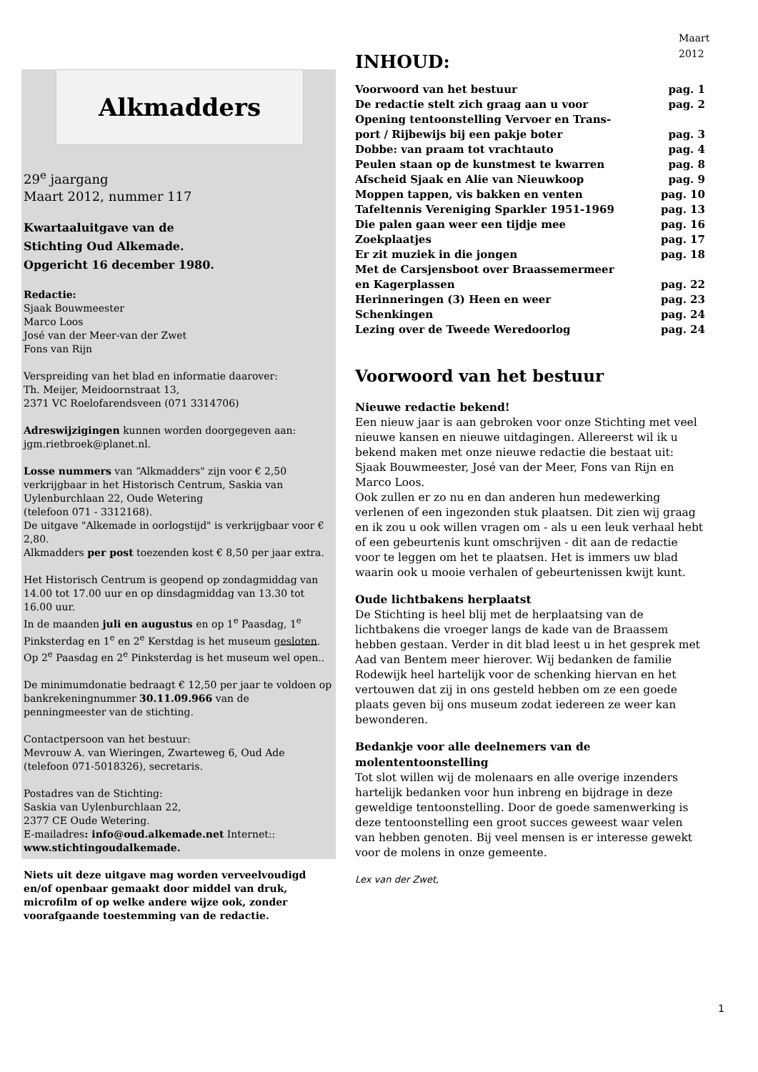Maart
2012
Alkmadders
29<sup>e</sup> jaargang
Maart 2012, nummer 117
Kwartaaluitgave van de
Stichting Oud Alkemade.
Opgericht 16 december 1980.
Redactie:
Sjaak Bouwmeester
Marco Loos
José van der Meer-van der Zwet
Fons van Rijn
Verspreiding van het blad en informatie daarover:
Th. Meijer, Meidoornstraat 13,
2371 VC Roelofarendsveen (071 3314706)
Adreswijzigingen kunnen worden doorgegeven aan: jgm.rietbroek@planet.nl.
Losse nummers van “Alkmadders" zijn voor € 2,50 verkrijgbaar in het Historisch Centrum, Saskia van Uylenburchlaan 22, Oude Wetering
(telefoon 071 - 3312168).
De uitgave "Alkemade in oorlogstijd" is verkrijgbaar voor € 2,80.
Alkmadders per post toezenden kost € 8,50 per jaar extra.
Het Historisch Centrum is geopend op zondagmiddag van 14.00 tot 17.00 uur en op dinsdagmiddag van 13.30 tot 16.00 uur.
In de maanden juli en augustus en op 1<sup>e</sup> Paasdag, 1<sup>e</sup> Pinksterdag en 1<sup>e</sup> en 2<sup>e</sup> Kerstdag is het museum gesloten. Op 2<sup>e</sup> Paasdag en 2<sup>e</sup> Pinksterdag is het museum wel open..
De minimumdonatie bedraagt € 12,50 per jaar te voldoen op bankrekeningnummer 30.11.09.966 van de penningmeester van de stichting.
Contactpersoon van het bestuur:
Mevrouw A. van Wieringen, Zwarteweg 6, Oud Ade
(telefoon 071-5018326), secretaris.
Postadres van de Stichting:
Saskia van Uylenburchlaan 22,
2377 CE Oude Wetering.
E-mailadres: info@oud.alkemade.net Internet::
www.stichtingoudalkemade.
Niets uit deze uitgave mag worden verveelvoudigd en/of openbaar gemaakt door middel van druk, microfilm of op welke andere wijze ook, zonder voorafgaande toestemming van de redactie.
INHOUD:
Voorwoord van het bestuur pag. 1
De redactie stelt zich graag aan u voor pag. 2
Opening tentoonstelling Vervoer en Trans-
port / Rijbewijs bij een pakje boter pag. 3
Dobbe: van praam tot vrachtauto pag. 4
Peulen staan op de kunstmest te kwarren pag. 8
Afscheid Sjaak en Alie van Nieuwkoop pag. 9
Moppen tappen, vis bakken en venten pag. 10
Tafeltennis Vereniging Sparkler 1951-1969 pag. 13
Die palen gaan weer een tijdje mee pag. 16
Zoekplaatjes pag. 17
Er zit muziek in die jongen pag. 18
Met de Carsjensboot over Braassemermeer
en Kagerplassen pag. 22
Herinneringen (3) Heen en weer pag. 23
Schenkingen pag. 24
Lezing over de Tweede Weredoorlog pag. 24
Voorwoord van het bestuur
Nieuwe redactie bekend!
Een nieuw jaar is aan gebroken voor onze Stichting met veel nieuwe kansen en nieuwe uitdagingen. Allereerst wil ik u bekend maken met onze nieuwe redactie die bestaat uit: Sjaak Bouwmeester, José van der Meer, Fons van Rijn en Marco Loos.
Ook zullen er zo nu en dan anderen hun medewerking verlenen of een ingezonden stuk plaatsen. Dit zien wij graag en ik zou u ook willen vragen om - als u een leuk verhaal hebt of een gebeurtenis kunt omschrijven - dit aan de redactie voor te leggen om het te plaatsen. Het is immers uw blad waarin ook u mooie verhalen of gebeurtenissen kwijt kunt.
Oude lichtbakens herplaatst
De Stichting is heel blij met de herplaatsing van de lichtbakens die vroeger langs de kade van de Braassem hebben gestaan. Verder in dit blad leest u in het gesprek met Aad van Bentem meer hierover. Wij bedanken de familie Rodewijk heel hartelijk voor de schenking hiervan en het vertouwen dat zij in ons gesteld hebben om ze een goede plaats geven bij ons museum zodat iedereen ze weer kan bewonderen.
Bedankje voor alle deelnemers van de molententoonstelling
Tot slot willen wij de molenaars en alle overige inzenders hartelijk bedanken voor hun inbreng en bijdrage in deze geweldige tentoonstelling. Door de goede samenwerking is deze tentoonstelling een groot succes geweest waar velen van hebben genoten. Bij veel mensen is er interesse gewekt voor de molens in onze gemeente.
Lex van der Zwet,
1